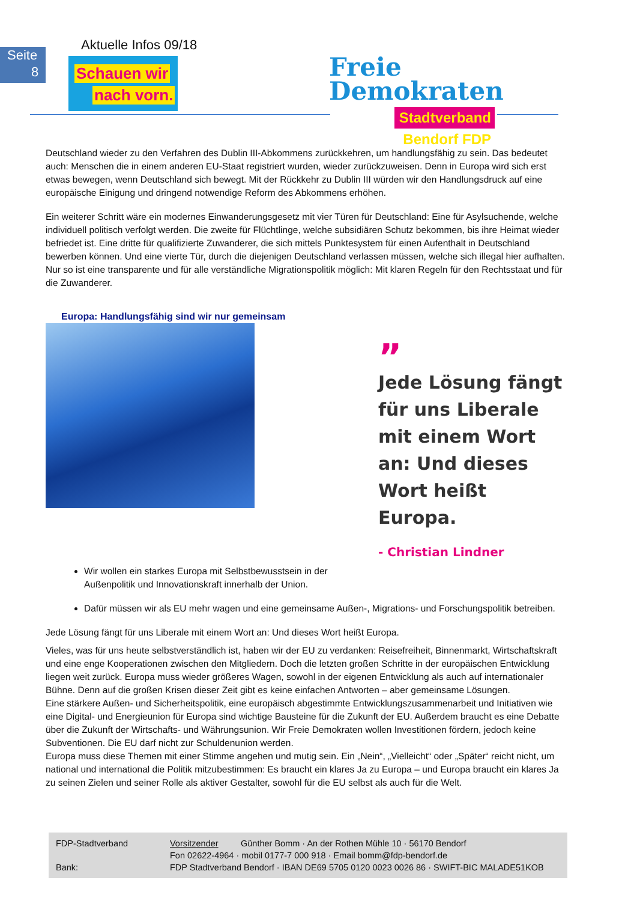Seite
8
Aktuelle Infos 09/18
Schauen wir
nach vorn.
Freie
Demokraten
Stadtverband Bendorf FDP
Deutschland wieder zu den Verfahren des Dublin III-Abkommens zurückkehren, um handlungsfähig zu sein. Das bedeutet auch: Menschen die in einem anderen EU-Staat registriert wurden, wieder zurückzuweisen. Denn in Europa wird sich erst etwas bewegen, wenn Deutschland sich bewegt. Mit der Rückkehr zu Dublin III würden wir den Handlungsdruck auf eine europäische Einigung und dringend notwendige Reform des Abkommens erhöhen.
Ein weiterer Schritt wäre ein modernes Einwanderungsgesetz mit vier Türen für Deutschland: Eine für Asylsuchende, welche individuell politisch verfolgt werden. Die zweite für Flüchtlinge, welche subsidiären Schutz bekommen, bis ihre Heimat wieder befriedet ist. Eine dritte für qualifizierte Zuwanderer, die sich mittels Punktesystem für einen Aufenthalt in Deutschland bewerben können. Und eine vierte Tür, durch die diejenigen Deutschland verlassen müssen, welche sich illegal hier aufhalten. Nur so ist eine transparente und für alle verständliche Migrationspolitik möglich: Mit klaren Regeln für den Rechtsstaat und für die Zuwanderer.
Europa: Handlungsfähig sind wir nur gemeinsam
”
Jede Lösung fängt für uns Liberale mit einem Wort an: Und dieses Wort heißt Europa.
- Christian Lindner
Wir wollen ein starkes Europa mit Selbstbewusstsein in der
Außenpolitik und Innovationskraft innerhalb der Union.
Dafür müssen wir als EU mehr wagen und eine gemeinsame Außen-, Migrations- und Forschungspolitik betreiben.
Jede Lösung fängt für uns Liberale mit einem Wort an: Und dieses Wort heißt Europa.
Vieles, was für uns heute selbstverständlich ist, haben wir der EU zu verdanken: Reisefreiheit, Binnenmarkt, Wirtschaftskraft und eine enge Kooperationen zwischen den Mitgliedern. Doch die letzten großen Schritte in der europäischen Entwicklung liegen weit zurück. Europa muss wieder größeres Wagen, sowohl in der eigenen Entwicklung als auch auf internationaler Bühne. Denn auf die großen Krisen dieser Zeit gibt es keine einfachen Antworten – aber gemeinsame Lösungen.
Eine stärkere Außen- und Sicherheitspolitik, eine europäisch abgestimmte Entwicklungszusammenarbeit und Initiativen wie eine Digital- und Energieunion für Europa sind wichtige Bausteine für die Zukunft der EU. Außerdem braucht es eine Debatte über die Zukunft der Wirtschafts- und Währungsunion. Wir Freie Demokraten wollen Investitionen fördern, jedoch keine Subventionen. Die EU darf nicht zur Schuldenunion werden.
Europa muss diese Themen mit einer Stimme angehen und mutig sein. Ein „Nein“, „Vielleicht“ oder „Später“ reicht nicht, um national und international die Politik mitzubestimmen: Es braucht ein klares Ja zu Europa – und Europa braucht ein klares Ja zu seinen Zielen und seiner Rolle als aktiver Gestalter, sowohl für die EU selbst als auch für die Welt.
| FDP-Stadtverband | Vorsitzender | Günther Bomm · An der Rothen Mühle 10 · 56170 Bendorf |
| | Fon 02622-4964 · mobil 0177-7 000 918 · Email bomm@fdp-bendorf.de | |
| Bank: | FDP Stadtverband Bendorf · IBAN DE69 5705 0120 0023 0026 86 · SWIFT-BIC MALADE51KOB | |